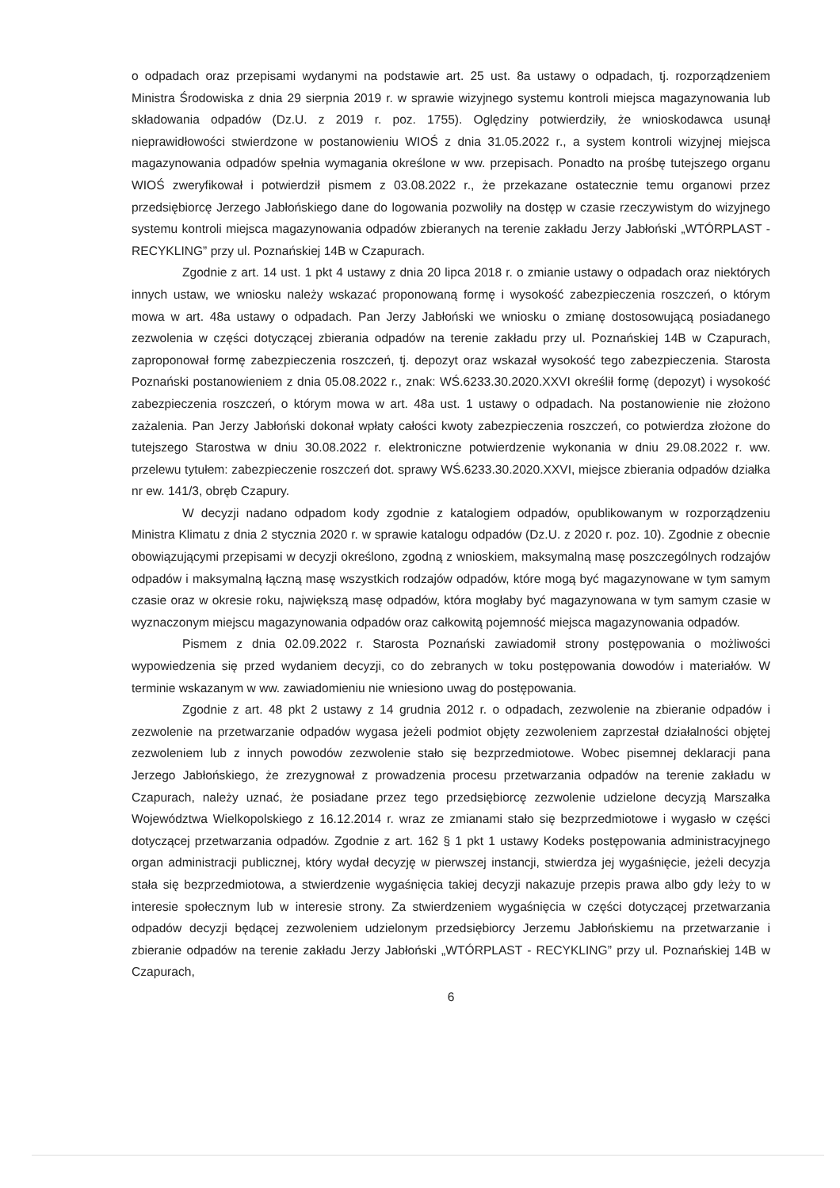o odpadach oraz przepisami wydanymi na podstawie art. 25 ust. 8a ustawy o odpadach, tj. rozporządzeniem Ministra Środowiska z dnia 29 sierpnia 2019 r. w sprawie wizyjnego systemu kontroli miejsca magazynowania lub składowania odpadów (Dz.U. z 2019 r. poz. 1755). Oględziny potwierdziły, że wnioskodawca usunął nieprawidłowości stwierdzone w postanowieniu WIOŚ z dnia 31.05.2022 r., a system kontroli wizyjnej miejsca magazynowania odpadów spełnia wymagania określone w ww. przepisach. Ponadto na prośbę tutejszego organu WIOŚ zweryfikował i potwierdził pismem z 03.08.2022 r., że przekazane ostatecznie temu organowi przez przedsiębiorcę Jerzego Jabłońskiego dane do logowania pozwoliły na dostęp w czasie rzeczywistym do wizyjnego systemu kontroli miejsca magazynowania odpadów zbieranych na terenie zakładu Jerzy Jabłoński „WTÓRPLAST - RECYKLING” przy ul. Poznańskiej 14B w Czapurach.
Zgodnie z art. 14 ust. 1 pkt 4 ustawy z dnia 20 lipca 2018 r. o zmianie ustawy o odpadach oraz niektórych innych ustaw, we wniosku należy wskazać proponowaną formę i wysokość zabezpieczenia roszczeń, o którym mowa w art. 48a ustawy o odpadach. Pan Jerzy Jabłoński we wniosku o zmianę dostosowującą posiadanego zezwolenia w części dotyczącej zbierania odpadów na terenie zakładu przy ul. Poznańskiej 14B w Czapurach, zaproponował formę zabezpieczenia roszczeń, tj. depozyt oraz wskazał wysokość tego zabezpieczenia. Starosta Poznański postanowieniem z dnia 05.08.2022 r., znak: WŚ.6233.30.2020.XXVI określił formę (depozyt) i wysokość zabezpieczenia roszczeń, o którym mowa w art. 48a ust. 1 ustawy o odpadach. Na postanowienie nie złożono zażalenia. Pan Jerzy Jabłoński dokonał wpłaty całości kwoty zabezpieczenia roszczeń, co potwierdza złożone do tutejszego Starostwa w dniu 30.08.2022 r. elektroniczne potwierdzenie wykonania w dniu 29.08.2022 r. ww. przelewu tytułem: zabezpieczenie roszczeń dot. sprawy WŚ.6233.30.2020.XXVI, miejsce zbierania odpadów działka nr ew. 141/3, obręb Czapury.
W decyzji nadano odpadom kody zgodnie z katalogiem odpadów, opublikowanym w rozporządzeniu Ministra Klimatu z dnia 2 stycznia 2020 r. w sprawie katalogu odpadów (Dz.U. z 2020 r. poz. 10). Zgodnie z obecnie obowiązującymi przepisami w decyzji określono, zgodną z wnioskiem, maksymalną masę poszczególnych rodzajów odpadów i maksymalną łączną masę wszystkich rodzajów odpadów, które mogą być magazynowane w tym samym czasie oraz w okresie roku, największą masę odpadów, która mogłaby być magazynowana w tym samym czasie w wyznaczonym miejscu magazynowania odpadów oraz całkowitą pojemność miejsca magazynowania odpadów.
Pismem z dnia 02.09.2022 r. Starosta Poznański zawiadomił strony postępowania o możliwości wypowiedzenia się przed wydaniem decyzji, co do zebranych w toku postępowania dowodów i materiałów. W terminie wskazanym w ww. zawiadomieniu nie wniesiono uwag do postępowania.
Zgodnie z art. 48 pkt 2 ustawy z 14 grudnia 2012 r. o odpadach, zezwolenie na zbieranie odpadów i zezwolenie na przetwarzanie odpadów wygasa jeżeli podmiot objęty zezwoleniem zaprzestał działalności objętej zezwoleniem lub z innych powodów zezwolenie stało się bezprzedmiotowe. Wobec pisemnej deklaracji pana Jerzego Jabłońskiego, że zrezygnował z prowadzenia procesu przetwarzania odpadów na terenie zakładu w Czapurach, należy uznać, że posiadane przez tego przedsiębiorcę zezwolenie udzielone decyzją Marszałka Województwa Wielkopolskiego z 16.12.2014 r. wraz ze zmianami stało się bezprzedmiotowe i wygasło w części dotyczącej przetwarzania odpadów. Zgodnie z art. 162 § 1 pkt 1 ustawy Kodeks postępowania administracyjnego organ administracji publicznej, który wydał decyzję w pierwszej instancji, stwierdza jej wygaśnięcie, jeżeli decyzja stała się bezprzedmiotowa, a stwierdzenie wygaśnięcia takiej decyzji nakazuje przepis prawa albo gdy leży to w interesie społecznym lub w interesie strony. Za stwierdzeniem wygaśnięcia w części dotyczącej przetwarzania odpadów decyzji będącej zezwoleniem udzielonym przedsiębiorcy Jerzemu Jabłońskiemu na przetwarzanie i zbieranie odpadów na terenie zakładu Jerzy Jabłoński „WTÓRPLAST - RECYKLING” przy ul. Poznańskiej 14B w Czapurach,
6